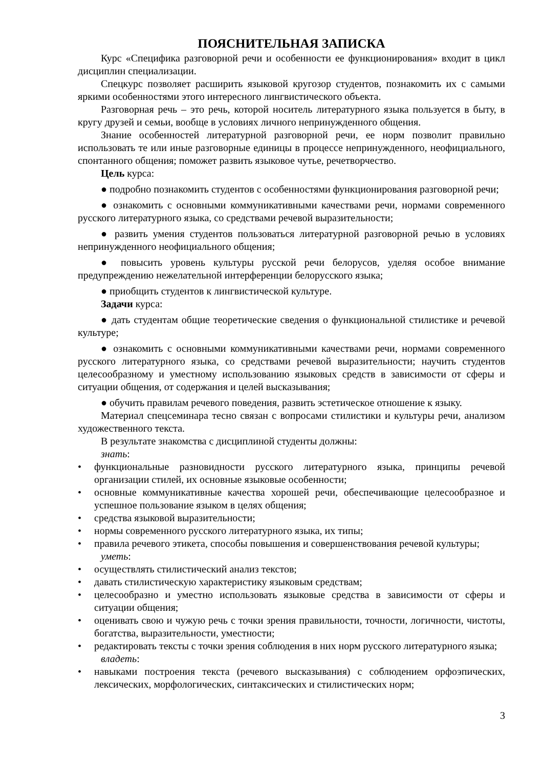ПОЯСНИТЕЛЬНАЯ ЗАПИСКА
Курс «Специфика разговорной речи и особенности ее функционирования» входит в цикл дисциплин специализации.
Спецкурс позволяет расширить языковой кругозор студентов, познакомить их с самыми яркими особенностями этого интересного лингвистического объекта.
Разговорная речь – это речь, которой носитель литературного языка пользуется в быту, в кругу друзей и семьи, вообще в условиях личного непринужденного общения.
Знание особенностей литературной разговорной речи, ее норм позволит правильно использовать те или иные разговорные единицы в процессе непринужденного, неофициального, спонтанного общения; поможет развить языковое чутье, речетворчество.
Цель курса:
● подробно познакомить студентов с особенностями функционирования разговорной речи;
● ознакомить с основными коммуникативными качествами речи, нормами современного русского литературного языка, со средствами речевой выразительности;
● развить умения студентов пользоваться литературной разговорной речью в условиях непринужденного неофициального общения;
● повысить уровень культуры русской речи белорусов, уделяя особое внимание предупреждению нежелательной интерференции белорусского языка;
● приобщить студентов к лингвистической культуре.
Задачи курса:
● дать студентам общие теоретические сведения о функциональной стилистике и речевой культуре;
● ознакомить с основными коммуникативными качествами речи, нормами современного русского литературного языка, со средствами речевой выразительности; научить студентов целесообразному и уместному использованию языковых средств в зависимости от сферы и ситуации общения, от содержания и целей высказывания;
● обучить правилам речевого поведения, развить эстетическое отношение к языку.
Материал спецсеминара тесно связан с вопросами стилистики и культуры речи, анализом художественного текста.
В результате знакомства с дисциплиной студенты должны:
знать:
• функциональные разновидности русского литературного языка, принципы речевой организации стилей, их основные языковые особенности;
• основные коммуникативные качества хорошей речи, обеспечивающие целесообразное и успешное пользование языком в целях общения;
• средства языковой выразительности;
• нормы современного русского литературного языка, их типы;
• правила речевого этикета, способы повышения и совершенствования речевой культуры;
уметь:
• осуществлять стилистический анализ текстов;
• давать стилистическую характеристику языковым средствам;
• целесообразно и уместно использовать языковые средства в зависимости от сферы и ситуации общения;
• оценивать свою и чужую речь с точки зрения правильности, точности, логичности, чистоты, богатства, выразительности, уместности;
• редактировать тексты с точки зрения соблюдения в них норм русского литературного языка;
владеть:
• навыками построения текста (речевого высказывания) с соблюдением орфоэпических, лексических, морфологических, синтаксических и стилистических норм;
3